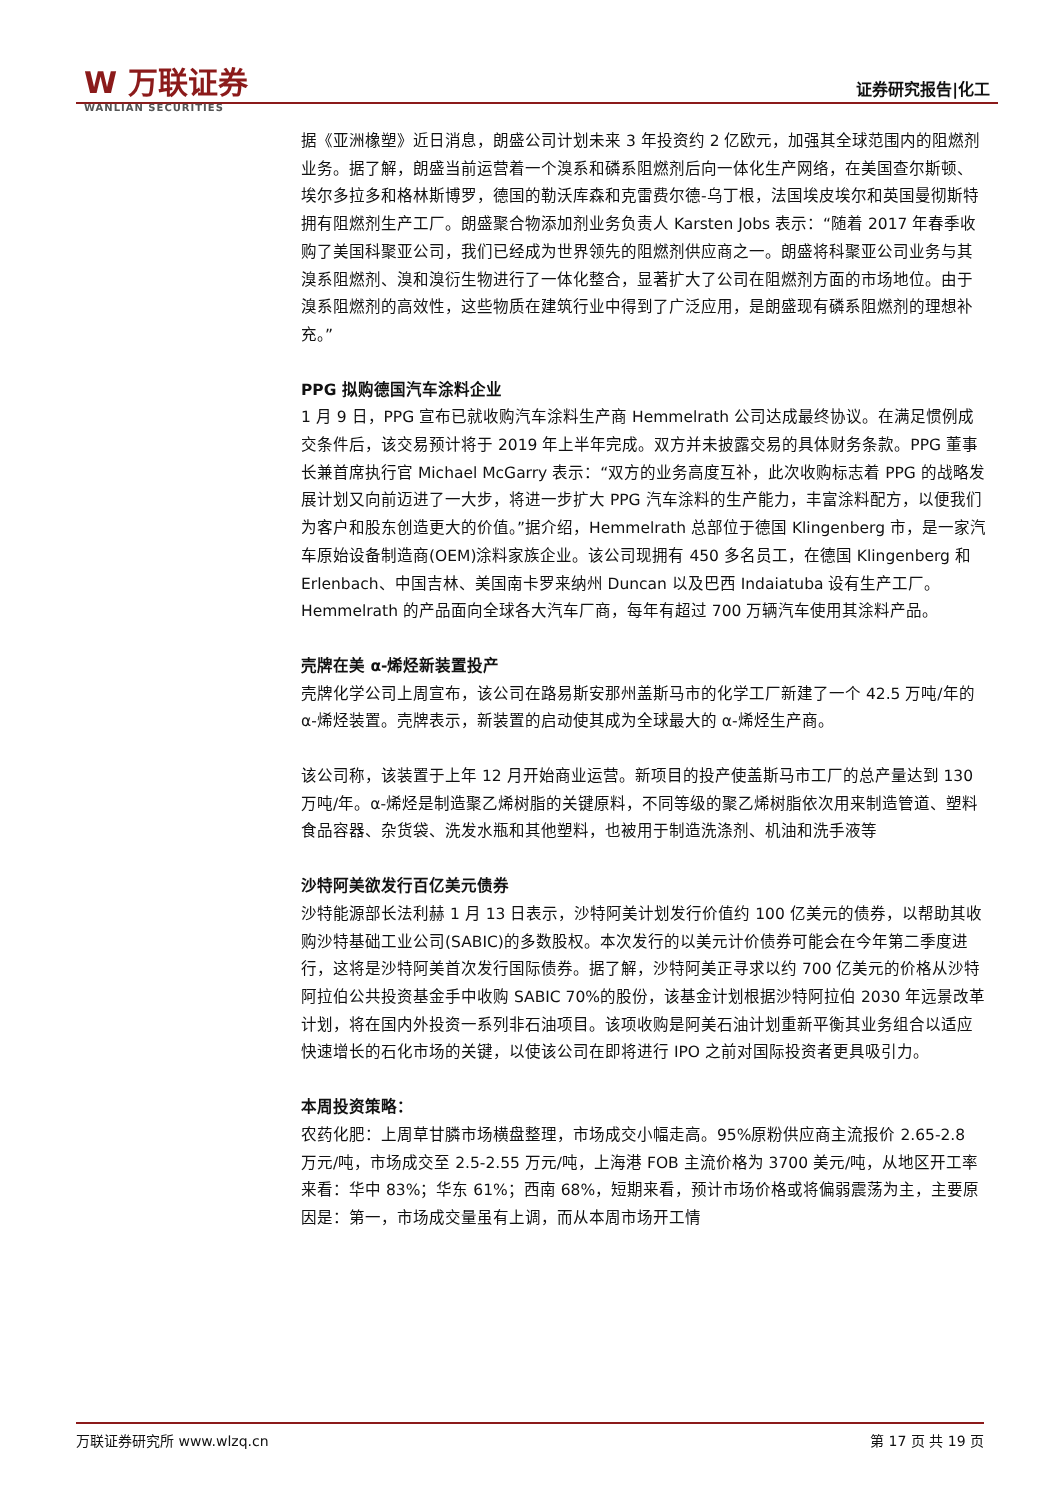W 万联证券
WANLIAN SECURITIES
证券研究报告|化工
据《亚洲橡塑》近日消息，朗盛公司计划未来 3 年投资约 2 亿欧元，加强其全球范围内的阻燃剂业务。据了解，朗盛当前运营着一个溴系和磷系阻燃剂后向一体化生产网络，在美国查尔斯顿、埃尔多拉多和格林斯博罗，德国的勒沃库森和克雷费尔德-乌丁根，法国埃皮埃尔和英国曼彻斯特拥有阻燃剂生产工厂。朗盛聚合物添加剂业务负责人 Karsten Jobs 表示：“随着 2017 年春季收购了美国科聚亚公司，我们已经成为世界领先的阻燃剂供应商之一。朗盛将科聚亚公司业务与其溴系阻燃剂、溴和溴衍生物进行了一体化整合，显著扩大了公司在阻燃剂方面的市场地位。由于溴系阻燃剂的高效性，这些物质在建筑行业中得到了广泛应用，是朗盛现有磷系阻燃剂的理想补充。”
PPG 拟购德国汽车涂料企业
1 月 9 日，PPG 宣布已就收购汽车涂料生产商 Hemmelrath 公司达成最终协议。在满足惯例成交条件后，该交易预计将于 2019 年上半年完成。双方并未披露交易的具体财务条款。PPG 董事长兼首席执行官 Michael McGarry 表示：“双方的业务高度互补，此次收购标志着 PPG 的战略发展计划又向前迈进了一大步，将进一步扩大 PPG 汽车涂料的生产能力，丰富涂料配方，以便我们为客户和股东创造更大的价值。”据介绍，Hemmelrath 总部位于德国 Klingenberg 市，是一家汽车原始设备制造商(OEM)涂料家族企业。该公司现拥有 450 多名员工，在德国 Klingenberg 和 Erlenbach、中国吉林、美国南卡罗来纳州 Duncan 以及巴西 Indaiatuba 设有生产工厂。Hemmelrath 的产品面向全球各大汽车厂商，每年有超过 700 万辆汽车使用其涂料产品。
壳牌在美 α-烯烃新装置投产
壳牌化学公司上周宣布，该公司在路易斯安那州盖斯马市的化学工厂新建了一个 42.5 万吨/年的 α-烯烃装置。壳牌表示，新装置的启动使其成为全球最大的 α-烯烃生产商。
该公司称，该装置于上年 12 月开始商业运营。新项目的投产使盖斯马市工厂的总产量达到 130 万吨/年。α-烯烃是制造聚乙烯树脂的关键原料，不同等级的聚乙烯树脂依次用来制造管道、塑料食品容器、杂货袋、洗发水瓶和其他塑料，也被用于制造洗涤剂、机油和洗手液等
沙特阿美欲发行百亿美元债券
沙特能源部长法利赫 1 月 13 日表示，沙特阿美计划发行价值约 100 亿美元的债券，以帮助其收购沙特基础工业公司(SABIC)的多数股权。本次发行的以美元计价债券可能会在今年第二季度进行，这将是沙特阿美首次发行国际债券。据了解，沙特阿美正寻求以约 700 亿美元的价格从沙特阿拉伯公共投资基金手中收购 SABIC 70%的股份，该基金计划根据沙特阿拉伯 2030 年远景改革计划，将在国内外投资一系列非石油项目。该项收购是阿美石油计划重新平衡其业务组合以适应快速增长的石化市场的关键，以使该公司在即将进行 IPO 之前对国际投资者更具吸引力。
本周投资策略：
农药化肥：上周草甘膦市场横盘整理，市场成交小幅走高。95%原粉供应商主流报价 2.65-2.8 万元/吨，市场成交至 2.5-2.55 万元/吨，上海港 FOB 主流价格为 3700 美元/吨，从地区开工率来看：华中 83%；华东 61%；西南 68%，短期来看，预计市场价格或将偏弱震荡为主，主要原因是：第一，市场成交量虽有上调，而从本周市场开工情
万联证券研究所 www.wlzq.cn 第 17 页 共 19 页